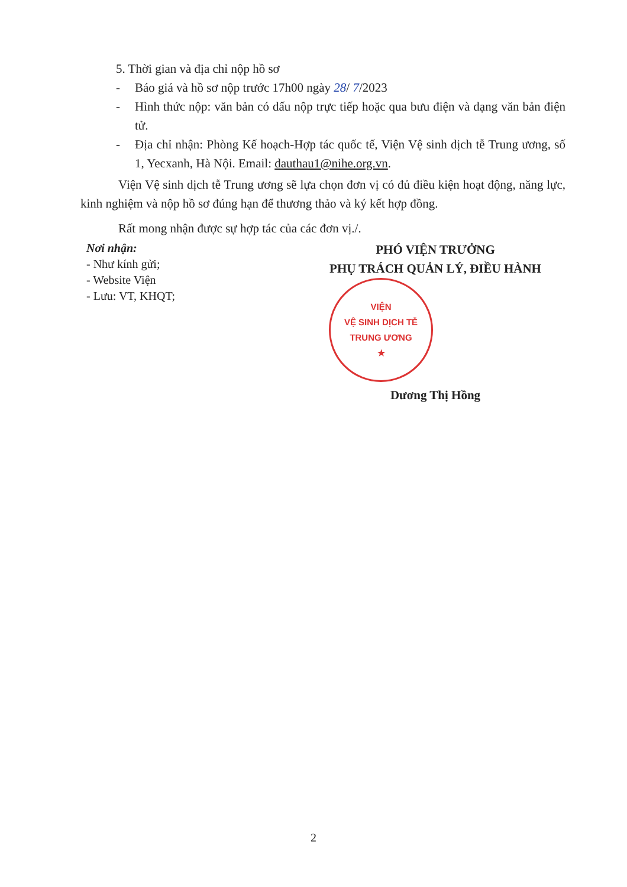5. Thời gian và địa chỉ nộp hồ sơ
- Báo giá và hồ sơ nộp trước 17h00 ngày 28/ 7/2023
- Hình thức nộp: văn bản có dấu nộp trực tiếp hoặc qua bưu điện và dạng văn bản điện tử.
- Địa chỉ nhận: Phòng Kế hoạch-Hợp tác quốc tế, Viện Vệ sinh dịch tễ Trung ương, số 1, Yecxanh, Hà Nội. Email: dauthau1@nihe.org.vn.
Viện Vệ sinh dịch tễ Trung ương sẽ lựa chọn đơn vị có đủ điều kiện hoạt động, năng lực, kinh nghiệm và nộp hồ sơ đúng hạn để thương thảo và ký kết hợp đồng.
Rất mong nhận được sự hợp tác của các đơn vị./.
Nơi nhận:
- Như kính gửi;
- Website Viện
- Lưu: VT, KHQT;
PHÓ VIỆN TRƯỞNG
PHỤ TRÁCH QUẢN LÝ, ĐIỀU HÀNH
VIỆN
VỆ SINH DỊCH TỄ
TRUNG ƯƠNG
★
Dương Thị Hồng
2